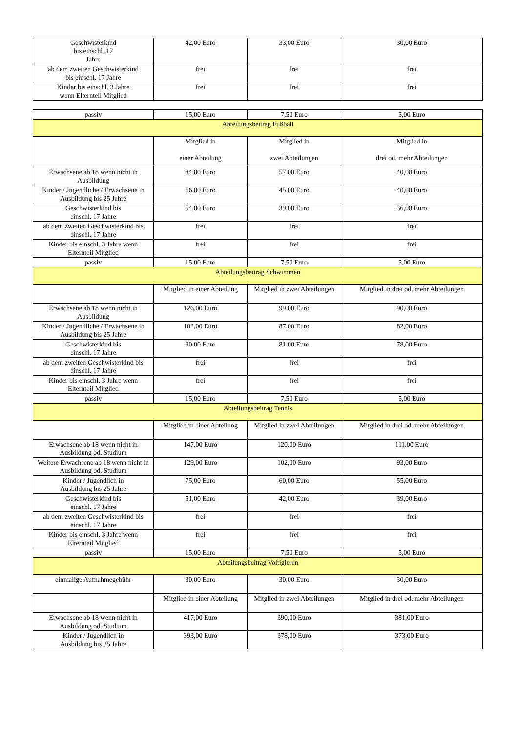| Geschwisterkind bis einschl. 17 Jahre | 42,00 Euro | 33,00 Euro | 30,00 Euro |
| ab dem zweiten Geschwisterkind bis einschl. 17 Jahre | frei | frei | frei |
| Kinder bis einschl. 3 Jahre wenn Elternteil Mitglied | frei | frei | frei |
| passiv | 15,00 Euro | 7,50 Euro | 5,00 Euro |
| Abteilungsbeitrag Fußball | | | |
| | Mitglied in einer Abteilung | Mitglied in zwei Abteilungen | Mitglied in drei od. mehr Abteilungen |
| Erwachsene ab 18 wenn nicht in Ausbildung | 84,00 Euro | 57,00 Euro | 40,00 Euro |
| Kinder / Jugendliche / Erwachsene in Ausbildung bis 25 Jahre | 66,00 Euro | 45,00 Euro | 40,00 Euro |
| Geschwisterkind bis einschl. 17 Jahre | 54,00 Euro | 39,00 Euro | 36,00 Euro |
| ab dem zweiten Geschwisterkind bis einschl. 17 Jahre | frei | frei | frei |
| Kinder bis einschl. 3 Jahre wenn Elternteil Mitglied | frei | frei | frei |
| passiv | 15,00 Euro | 7,50 Euro | 5,00 Euro |
| Abteilungsbeitrag Schwimmen | | | |
| | Mitglied in einer Abteilung | Mitglied in zwei Abteilungen | Mitglied in drei od. mehr Abteilungen |
| Erwachsene ab 18 wenn nicht in Ausbildung | 126,00 Euro | 99,00 Euro | 90,00 Euro |
| Kinder / Jugendliche / Erwachsene in Ausbildung bis 25 Jahre | 102,00 Euro | 87,00 Euro | 82,00 Euro |
| Geschwisterkind bis einschl. 17 Jahre | 90,00 Euro | 81,00 Euro | 78,00 Euro |
| ab dem zweiten Geschwisterkind bis einschl. 17 Jahre | frei | frei | frei |
| Kinder bis einschl. 3 Jahre wenn Elternteil Mitglied | frei | frei | frei |
| passiv | 15,00 Euro | 7,50 Euro | 5,00 Euro |
| Abteilungsbeitrag Tennis | | | |
| | Mitglied in einer Abteilung | Mitglied in zwei Abteilungen | Mitglied in drei od. mehr Abteilungen |
| Erwachsene ab 18 wenn nicht in Ausbildung od. Studium | 147,00 Euro | 120,00 Euro | 111,00 Euro |
| Weitere Erwachsene ab 18 wenn nicht in Ausbildung od. Studium | 129,00 Euro | 102,00 Euro | 93,00 Euro |
| Kinder / Jugendlich in Ausbildung bis 25 Jahre | 75,00 Euro | 60,00 Euro | 55,00 Euro |
| Geschwisterkind bis einschl. 17 Jahre | 51,00 Euro | 42,00 Euro | 39,00 Euro |
| ab dem zweiten Geschwisterkind bis einschl. 17 Jahre | frei | frei | frei |
| Kinder bis einschl. 3 Jahre wenn Elternteil Mitglied | frei | frei | frei |
| passiv | 15,00 Euro | 7,50 Euro | 5,00 Euro |
| Abteilungsbeitrag Voltigieren | | | |
| einmalige Aufnahmegebühr | 30,00 Euro | 30,00 Euro | 30,00 Euro |
| | Mitglied in einer Abteilung | Mitglied in zwei Abteilungen | Mitglied in drei od. mehr Abteilungen |
| Erwachsene ab 18 wenn nicht in Ausbildung od. Studium | 417,00 Euro | 390,00 Euro | 381,00 Euro |
| Kinder / Jugendlich in Ausbildung bis 25 Jahre | 393,00 Euro | 378,00 Euro | 373,00 Euro |